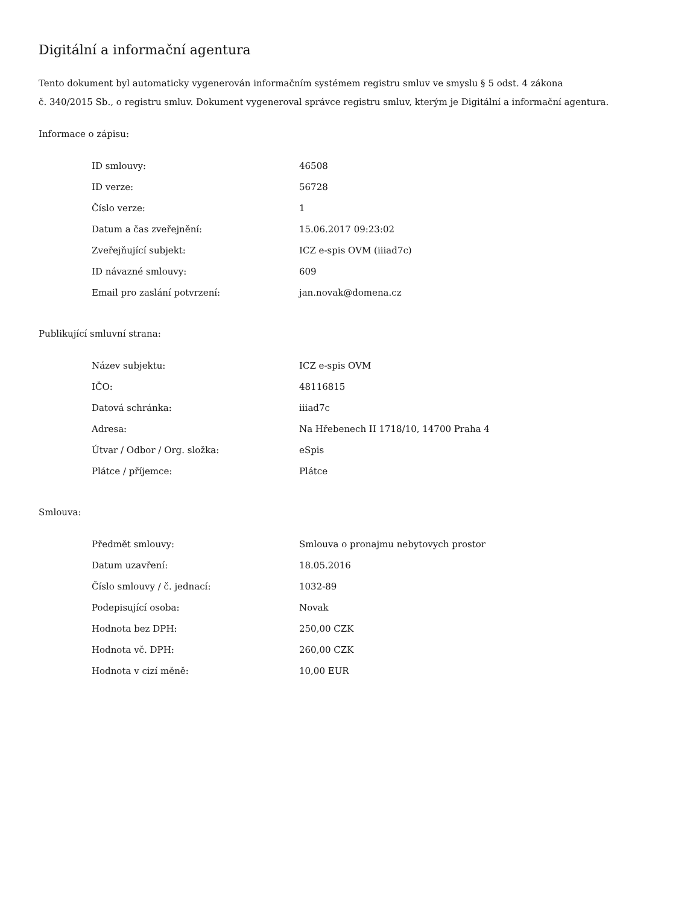Digitální a informační agentura
Tento dokument byl automaticky vygenerován informačním systémem registru smluv ve smyslu § 5 odst. 4 zákona
č. 340/2015 Sb., o registru smluv. Dokument vygeneroval správce registru smluv, kterým je Digitální a informační agentura.
Informace o zápisu:
| ID smlouvy: | 46508 |
| ID verze: | 56728 |
| Číslo verze: | 1 |
| Datum a čas zveřejnění: | 15.06.2017 09:23:02 |
| Zveřejňující subjekt: | ICZ e-spis OVM (iiiad7c) |
| ID návazné smlouvy: | 609 |
| Email pro zaslání potvrzení: | jan.novak@domena.cz |
Publikující smluvní strana:
| Název subjektu: | ICZ e-spis OVM |
| IČO: | 48116815 |
| Datová schránka: | iiiad7c |
| Adresa: | Na Hřebenech II 1718/10, 14700 Praha 4 |
| Útvar / Odbor / Org. složka: | eSpis |
| Plátce / příjemce: | Plátce |
Smlouva:
| Předmět smlouvy: | Smlouva o pronajmu nebytovych prostor |
| Datum uzavření: | 18.05.2016 |
| Číslo smlouvy / č. jednací: | 1032-89 |
| Podepisující osoba: | Novak |
| Hodnota bez DPH: | 250,00 CZK |
| Hodnota vč. DPH: | 260,00 CZK |
| Hodnota v cizí měně: | 10,00 EUR |